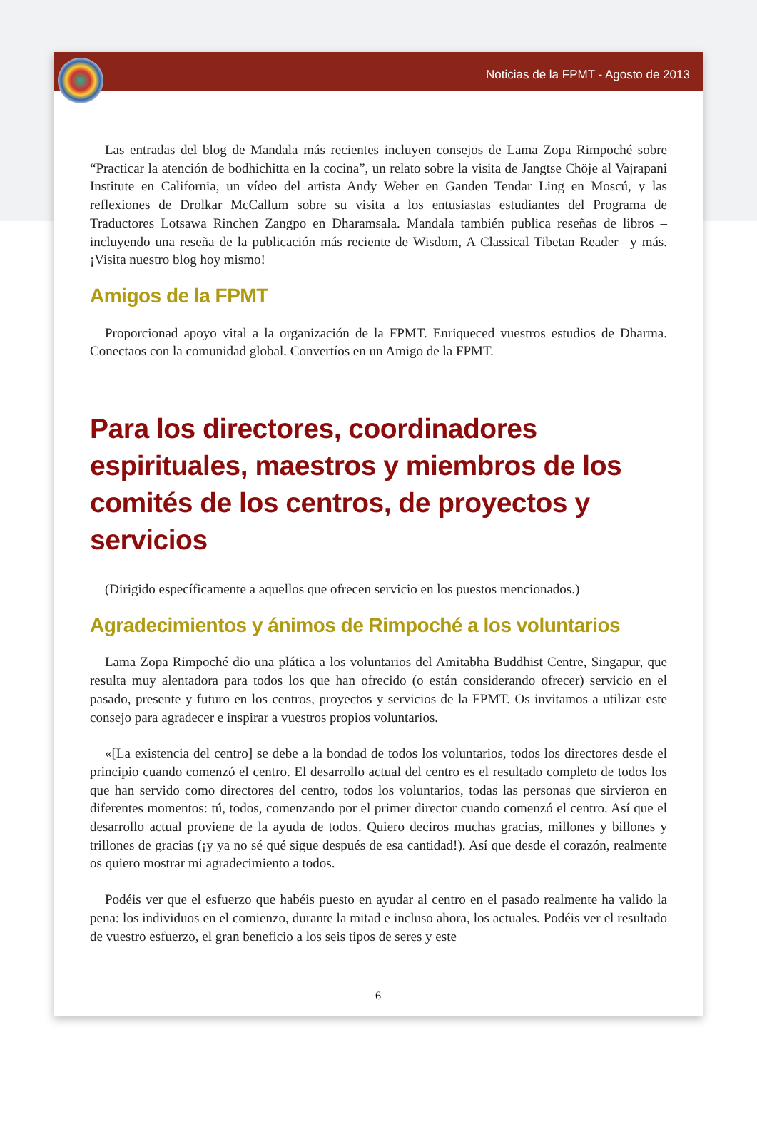Noticias de la FPMT - Agosto de 2013
Las entradas del blog de Mandala más recientes incluyen consejos de Lama Zopa Rimpoché sobre “Practicar la atención de bodhichitta en la cocina”, un relato sobre la visita de Jangtse Chöje al Vajrapani Institute en California, un vídeo del artista Andy Weber en Ganden Tendar Ling en Moscú, y las reflexiones de Drolkar McCallum sobre su visita a los entusiastas estudiantes del Programa de Traductores Lotsawa Rinchen Zangpo en Dharamsala. Mandala también publica reseñas de libros –incluyendo una reseña de la publicación más reciente de Wisdom, A Classical Tibetan Reader– y más. ¡Visita nuestro blog hoy mismo!
Amigos de la FPMT
Proporcionad apoyo vital a la organización de la FPMT. Enriqueced vuestros estudios de Dharma. Conectaos con la comunidad global. Convertíos en un Amigo de la FPMT.
Para los directores, coordinadores espirituales, maestros y miembros de los comités de los centros, de proyectos y servicios
(Dirigido específicamente a aquellos que ofrecen servicio en los puestos mencionados.)
Agradecimientos y ánimos de Rimpoché a los voluntarios
Lama Zopa Rimpoché dio una plática a los voluntarios del Amitabha Buddhist Centre, Singapur, que resulta muy alentadora para todos los que han ofrecido (o están considerando ofrecer) servicio en el pasado, presente y futuro en los centros, proyectos y servicios de la FPMT. Os invitamos a utilizar este consejo para agradecer e inspirar a vuestros propios voluntarios.
«[La existencia del centro] se debe a la bondad de todos los voluntarios, todos los directores desde el principio cuando comenzó el centro. El desarrollo actual del centro es el resultado completo de todos los que han servido como directores del centro, todos los voluntarios, todas las personas que sirvieron en diferentes momentos: tú, todos, comenzando por el primer director cuando comenzó el centro. Así que el desarrollo actual proviene de la ayuda de todos. Quiero deciros muchas gracias, millones y billones y trillones de gracias (¡y ya no sé qué sigue después de esa cantidad!). Así que desde el corazón, realmente os quiero mostrar mi agradecimiento a todos.
Podéis ver que el esfuerzo que habéis puesto en ayudar al centro en el pasado realmente ha valido la pena: los individuos en el comienzo, durante la mitad e incluso ahora, los actuales. Podéis ver el resultado de vuestro esfuerzo, el gran beneficio a los seis tipos de seres y este
6